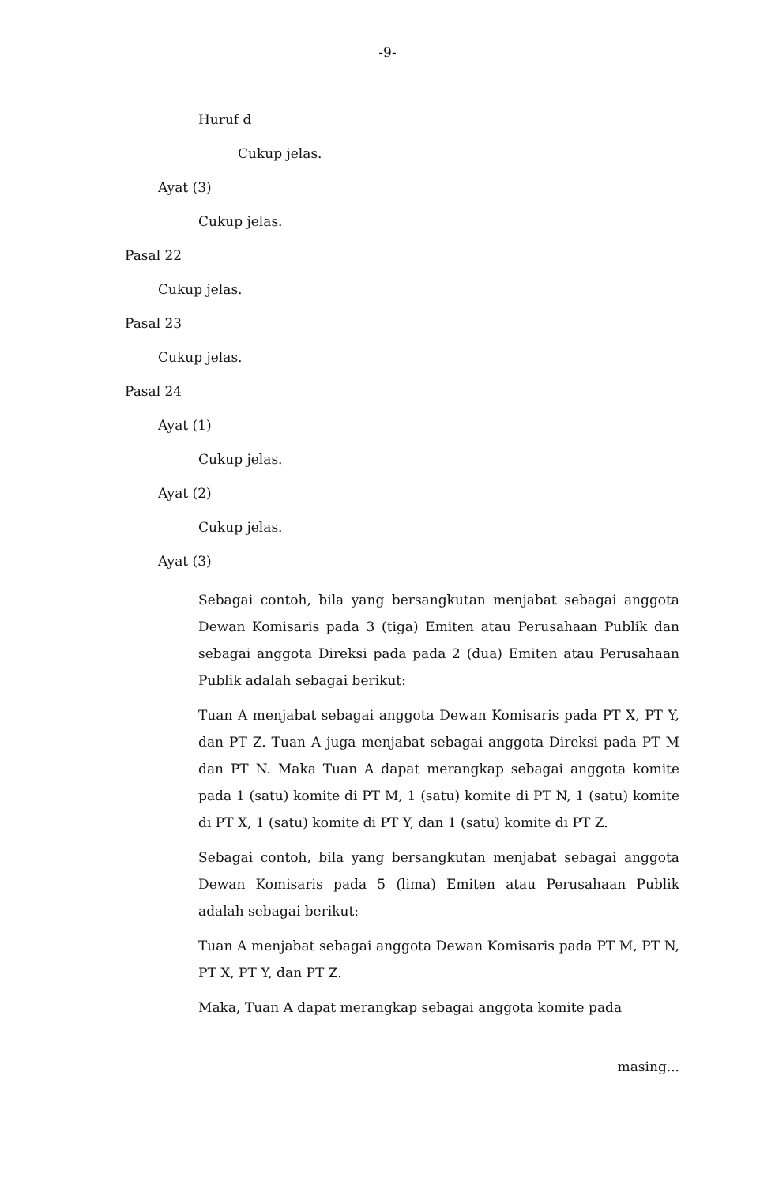-9-
Huruf d
Cukup jelas.
Ayat (3)
Cukup jelas.
Pasal 22
Cukup jelas.
Pasal 23
Cukup jelas.
Pasal 24
Ayat (1)
Cukup jelas.
Ayat (2)
Cukup jelas.
Ayat (3)
Sebagai contoh, bila yang bersangkutan menjabat sebagai anggota Dewan Komisaris pada 3 (tiga) Emiten atau Perusahaan Publik dan sebagai anggota Direksi pada pada 2 (dua) Emiten atau Perusahaan Publik adalah sebagai berikut:
Tuan A menjabat sebagai anggota Dewan Komisaris pada PT X, PT Y, dan PT Z. Tuan A juga menjabat sebagai anggota Direksi pada PT M dan PT N. Maka Tuan A dapat merangkap sebagai anggota komite pada 1 (satu) komite di PT M, 1 (satu) komite di PT N, 1 (satu) komite di PT X, 1 (satu) komite di PT Y, dan 1 (satu) komite di PT Z.
Sebagai contoh, bila yang bersangkutan menjabat sebagai anggota Dewan Komisaris pada 5 (lima) Emiten atau Perusahaan Publik adalah sebagai berikut:
Tuan A menjabat sebagai anggota Dewan Komisaris pada PT M, PT N, PT X, PT Y, dan PT Z.
Maka, Tuan A dapat merangkap sebagai anggota komite pada
masing...